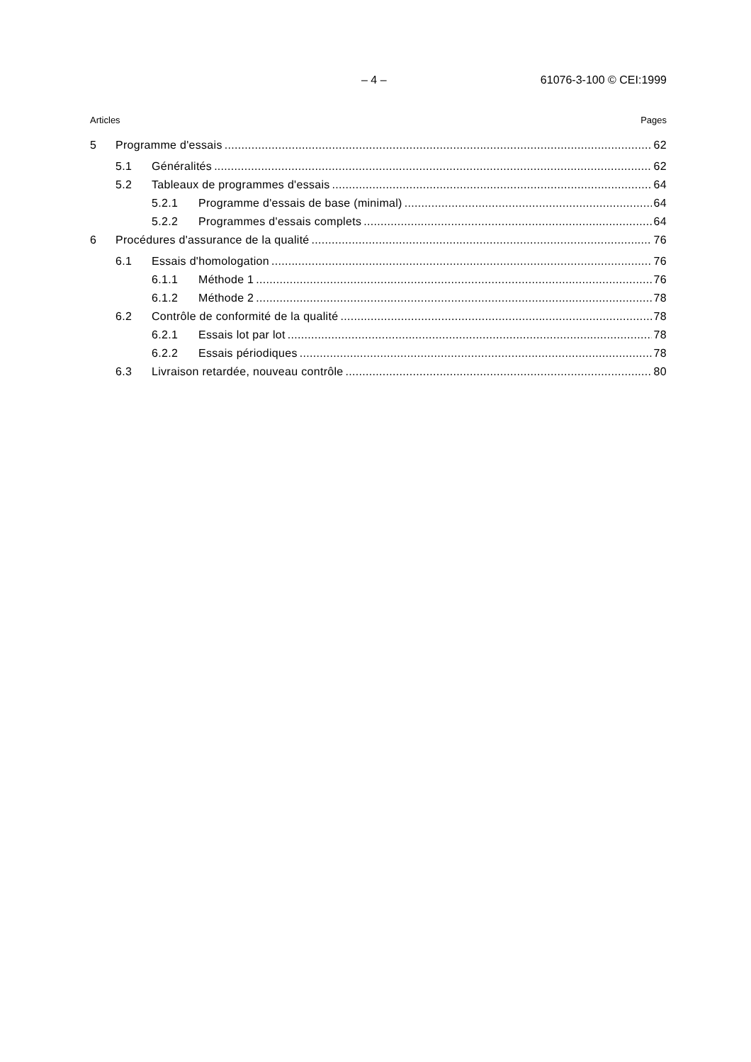– 4 – 61076-3-100 © CEI:1999
Articles Pages
5 Programme d'essais 62
5.1 Généralités 62
5.2 Tableaux de programmes d'essais 64
5.2.1 Programme d'essais de base (minimal) 64
5.2.2 Programmes d'essais complets 64
6 Procédures d'assurance de la qualité 76
6.1 Essais d'homologation 76
6.1.1 Méthode 1 76
6.1.2 Méthode 2 78
6.2 Contrôle de conformité de la qualité 78
6.2.1 Essais lot par lot 78
6.2.2 Essais périodiques 78
6.3 Livraison retardée, nouveau contrôle 80